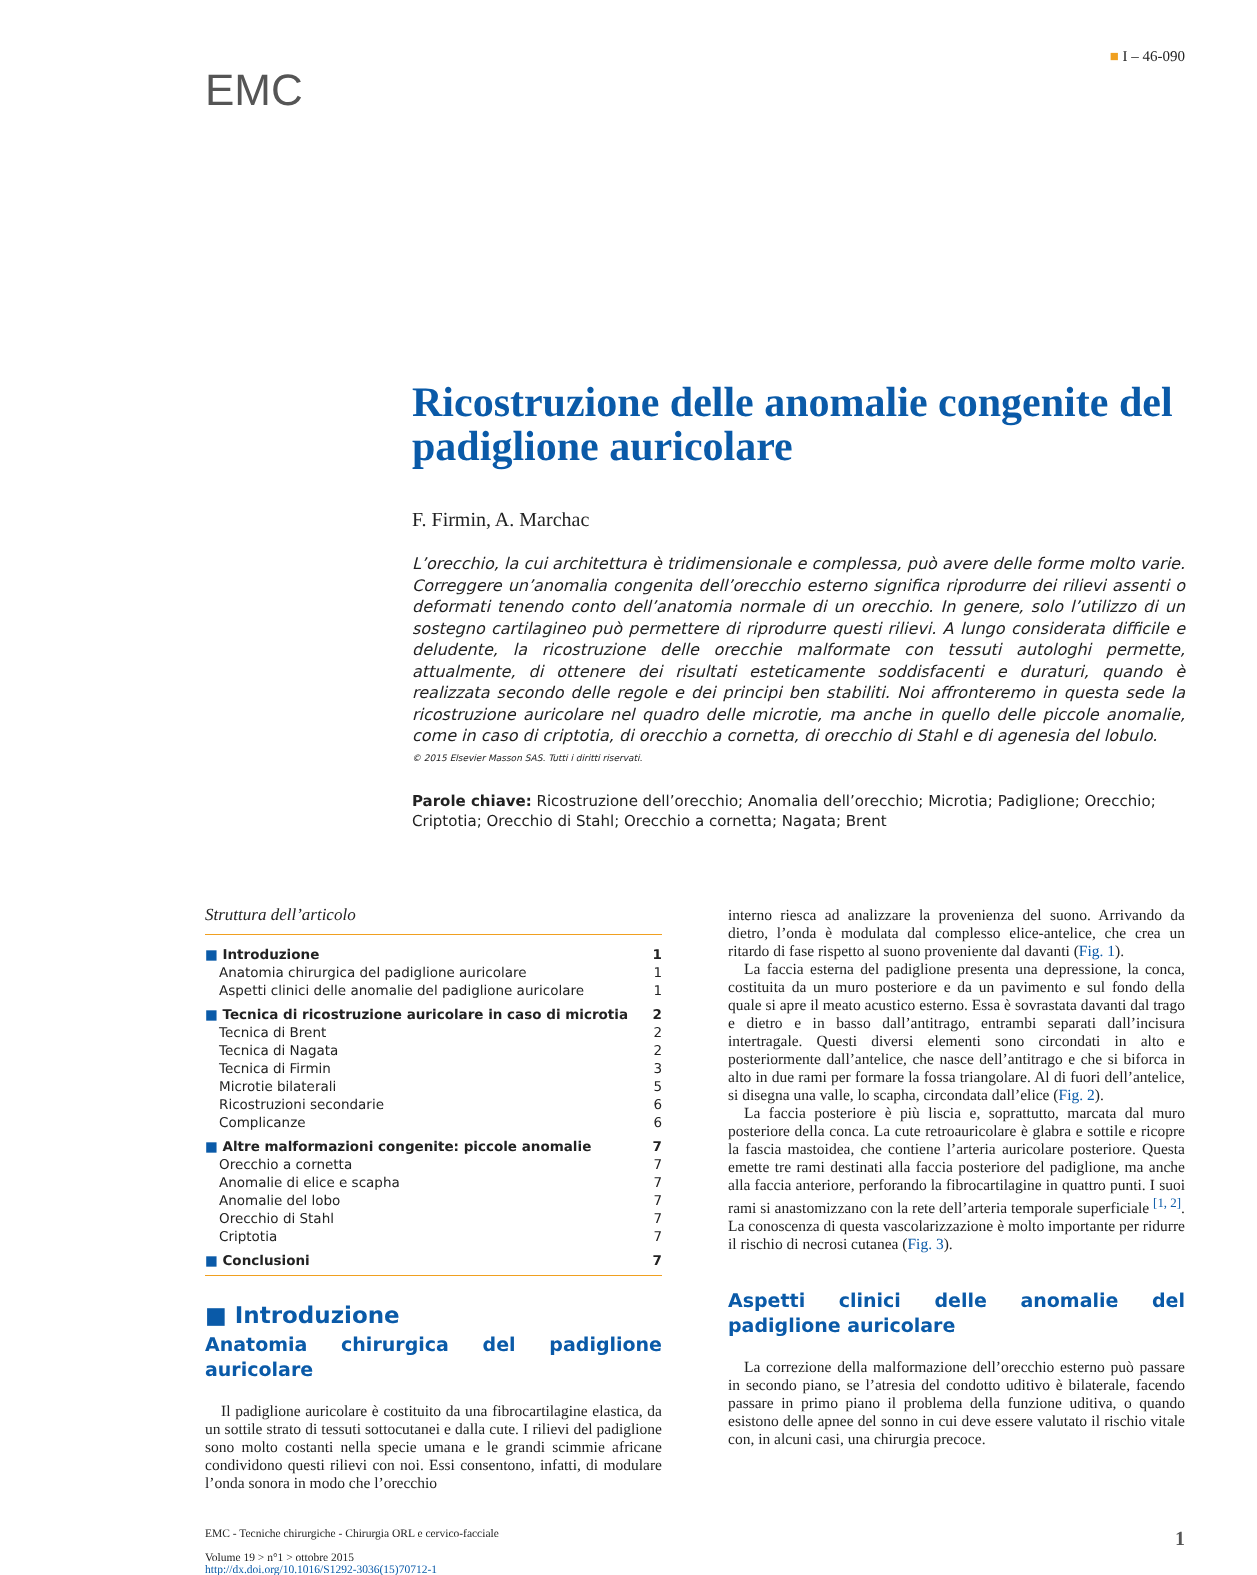■ I – 46-090
EMC
Ricostruzione delle anomalie congenite del padiglione auricolare
F. Firmin, A. Marchac
L’orecchio, la cui architettura è tridimensionale e complessa, può avere delle forme molto varie. Correggere un’anomalia congenita dell’orecchio esterno significa riprodurre dei rilievi assenti o deformati tenendo conto dell’anatomia normale di un orecchio. In genere, solo l’utilizzo di un sostegno cartilagineo può permettere di riprodurre questi rilievi. A lungo considerata difficile e deludente, la ricostruzione delle orecchie malformate con tessuti autologhi permette, attualmente, di ottenere dei risultati esteticamente soddisfacenti e duraturi, quando è realizzata secondo delle regole e dei principi ben stabiliti. Noi affronteremo in questa sede la ricostruzione auricolare nel quadro delle microtie, ma anche in quello delle piccole anomalie, come in caso di criptotia, di orecchio a cornetta, di orecchio di Stahl e di agenesia del lobulo.
© 2015 Elsevier Masson SAS. Tutti i diritti riservati.
Parole chiave: Ricostruzione dell’orecchio; Anomalia dell’orecchio; Microtia; Padiglione; Orecchio; Criptotia; Orecchio di Stahl; Orecchio a cornetta; Nagata; Brent
Struttura dell’articolo
■ Introduzione 1
Anatomia chirurgica del padiglione auricolare 1
Aspetti clinici delle anomalie del padiglione auricolare 1
■ Tecnica di ricostruzione auricolare in caso di microtia 2
Tecnica di Brent 2
Tecnica di Nagata 2
Tecnica di Firmin 3
Microtie bilaterali 5
Ricostruzioni secondarie 6
Complicanze 6
■ Altre malformazioni congenite: piccole anomalie 7
Orecchio a cornetta 7
Anomalie di elice e scapha 7
Anomalie del lobo 7
Orecchio di Stahl 7
Criptotia 7
■ Conclusioni 7
■ Introduzione
Anatomia chirurgica del padiglione auricolare
Il padiglione auricolare è costituito da una fibrocartilagine elastica, da un sottile strato di tessuti sottocutanei e dalla cute. I rilievi del padiglione sono molto costanti nella specie umana e le grandi scimmie africane condividono questi rilievi con noi. Essi consentono, infatti, di modulare l’onda sonora in modo che l’orecchio
interno riesca ad analizzare la provenienza del suono. Arrivando da dietro, l’onda è modulata dal complesso elice-antelice, che crea un ritardo di fase rispetto al suono proveniente dal davanti (Fig. 1).
La faccia esterna del padiglione presenta una depressione, la conca, costituita da un muro posteriore e da un pavimento e sul fondo della quale si apre il meato acustico esterno. Essa è sovrastata davanti dal trago e dietro e in basso dall’antitrago, entrambi separati dall’incisura intertragale. Questi diversi elementi sono circondati in alto e posteriormente dall’antelice, che nasce dell’antitrago e che si biforca in alto in due rami per formare la fossa triangolare. Al di fuori dell’antelice, si disegna una valle, lo scapha, circondata dall’elice (Fig. 2).
La faccia posteriore è più liscia e, soprattutto, marcata dal muro posteriore della conca. La cute retroauricolare è glabra e sottile e ricopre la fascia mastoidea, che contiene l’arteria auricolare posteriore. Questa emette tre rami destinati alla faccia posteriore del padiglione, ma anche alla faccia anteriore, perforando la fibrocartilagine in quattro punti. I suoi rami si anastomizzano con la rete dell’arteria temporale superficiale <sup>[1, 2]</sup>. La conoscenza di questa vascolarizzazione è molto importante per ridurre il rischio di necrosi cutanea (Fig. 3).
Aspetti clinici delle anomalie del padiglione auricolare
La correzione della malformazione dell’orecchio esterno può passare in secondo piano, se l’atresia del condotto uditivo è bilaterale, facendo passare in primo piano il problema della funzione uditiva, o quando esistono delle apnee del sonno in cui deve essere valutato il rischio vitale con, in alcuni casi, una chirurgia precoce.
EMC - Tecniche chirurgiche - Chirurgia ORL e cervico-facciale
Volume 19 > n°1 > ottobre 2015
http://dx.doi.org/10.1016/S1292-3036(15)70712-1
1